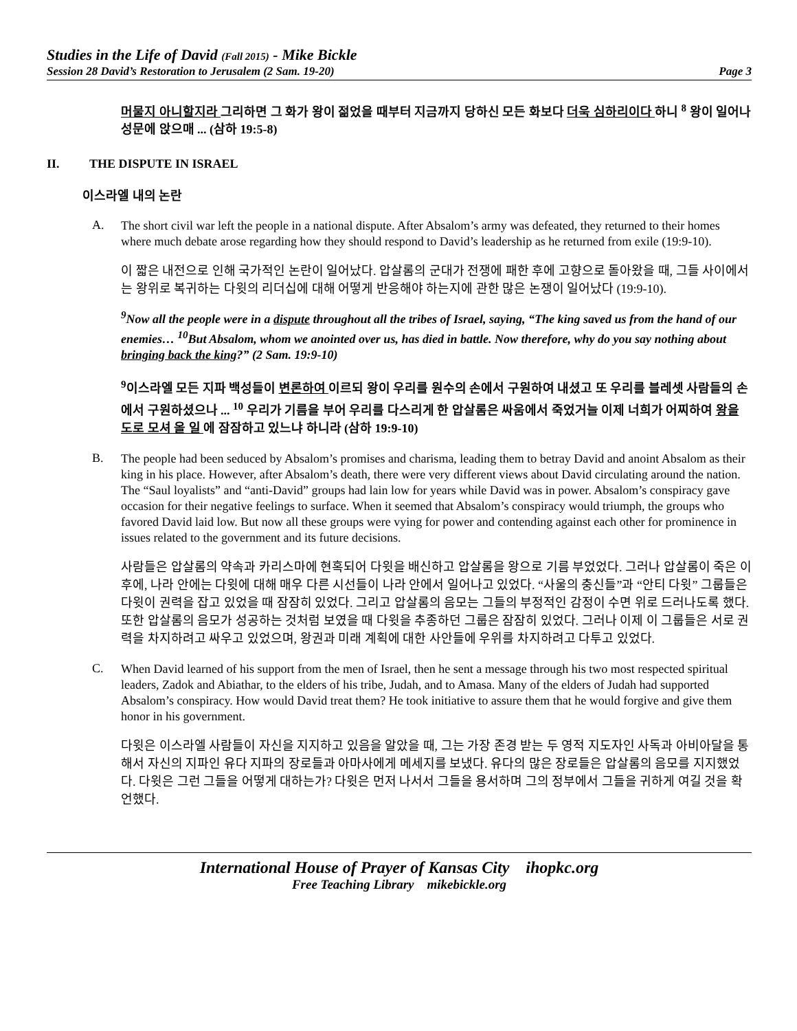Studies in the Life of David (Fall 2015) - Mike Bickle
Session 28 David’s Restoration to Jerusalem (2 Sam. 19-20) Page 3
머물지 아니할지라 그리하면 그 화가 왕이 젊었을 때부터 지금까지 당하신 모든 화보다 더욱 심하리이다 하니 <sup>8</sup> 왕이 일어나 성문에 앉으매 ... (삼하 19:5-8)
II. THE DISPUTE IN ISRAEL
이스라엘 내의 논란
A.
The short civil war left the people in a national dispute. After Absalom’s army was defeated, they returned to their homes where much debate arose regarding how they should respond to David’s leadership as he returned from exile (19:9-10).
이 짧은 내전으로 인해 국가적인 논란이 일어났다. 압살롬의 군대가 전쟁에 패한 후에 고향으로 돌아왔을 때, 그들 사이에서는 왕위로 복귀하는 다윗의 리더십에 대해 어떻게 반응해야 하는지에 관한 많은 논쟁이 일어났다 (19:9-10).
<sup>9</sup> Now all the people were in a dispute throughout all the tribes of Israel, saying, “The king saved us from the hand of our enemies… <sup>10</sup>But Absalom, whom we anointed over us, has died in battle. Now therefore, why do you say nothing about bringing back the king?” (2 Sam. 19:9-10)
<sup>9</sup> 이스라엘 모든 지파 백성들이 변론하여 이르되 왕이 우리를 원수의 손에서 구원하여 내셨고 또 우리를 블레셋 사람들의 손에서 구원하셨으나 ... <sup>10</sup> 우리가 기름을 부어 우리를 다스리게 한 압살롬은 싸움에서 죽었거늘 이제 너희가 어찌하여 왕을 도로 모셔 올 일 에 잠잠하고 있느냐 하니라 (삼하 19:9-10)
B.
The people had been seduced by Absalom’s promises and charisma, leading them to betray David and anoint Absalom as their king in his place. However, after Absalom’s death, there were very different views about David circulating around the nation. The “Saul loyalists” and “anti-David” groups had lain low for years while David was in power. Absalom’s conspiracy gave occasion for their negative feelings to surface. When it seemed that Absalom’s conspiracy would triumph, the groups who favored David laid low. But now all these groups were vying for power and contending against each other for prominence in issues related to the government and its future decisions.
사람들은 압살롬의 약속과 카리스마에 현혹되어 다윗을 배신하고 압살롬을 왕으로 기름 부었었다. 그러나 압살롬이 죽은 이후에, 나라 안에는 다윗에 대해 매우 다른 시선들이 나라 안에서 일어나고 있었다. “사울의 충신들”과 “안티 다윗” 그룹들은 다윗이 권력을 잡고 있었을 때 잠잠히 있었다. 그리고 압살롬의 음모는 그들의 부정적인 감정이 수면 위로 드러나도록 했다. 또한 압살롬의 음모가 성공하는 것처럼 보였을 때 다윗을 추종하던 그룹은 잠잠히 있었다. 그러나 이제 이 그룹들은 서로 권력을 차지하려고 싸우고 있었으며, 왕권과 미래 계획에 대한 사안들에 우위를 차지하려고 다투고 있었다.
C.
When David learned of his support from the men of Israel, then he sent a message through his two most respected spiritual leaders, Zadok and Abiathar, to the elders of his tribe, Judah, and to Amasa. Many of the elders of Judah had supported Absalom’s conspiracy. How would David treat them? He took initiative to assure them that he would forgive and give them honor in his government.
다윗은 이스라엘 사람들이 자신을 지지하고 있음을 알았을 때, 그는 가장 존경 받는 두 영적 지도자인 사독과 아비아달을 통해서 자신의 지파인 유다 지파의 장로들과 아마사에게 메세지를 보냈다. 유다의 많은 장로들은 압살롬의 음모를 지지했었다. 다윗은 그런 그들을 어떻게 대하는가? 다윗은 먼저 나서서 그들을 용서하며 그의 정부에서 그들을 귀하게 여길 것을 확언했다.
International House of Prayer of Kansas City ihopkc.org
Free Teaching Library mikebickle.org